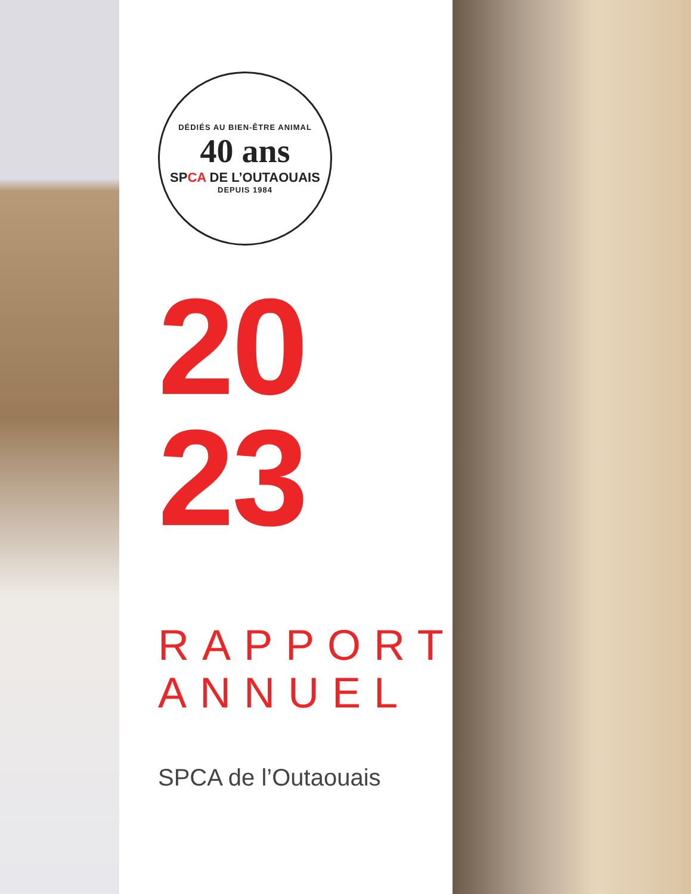DÉDIÉS AU BIEN-ÊTRE ANIMAL
40 ans
SPCA DE L’OUTAOUAIS
DEPUIS 1984
20
23
RAPPORT
ANNUEL
SPCA de l’Outaouais